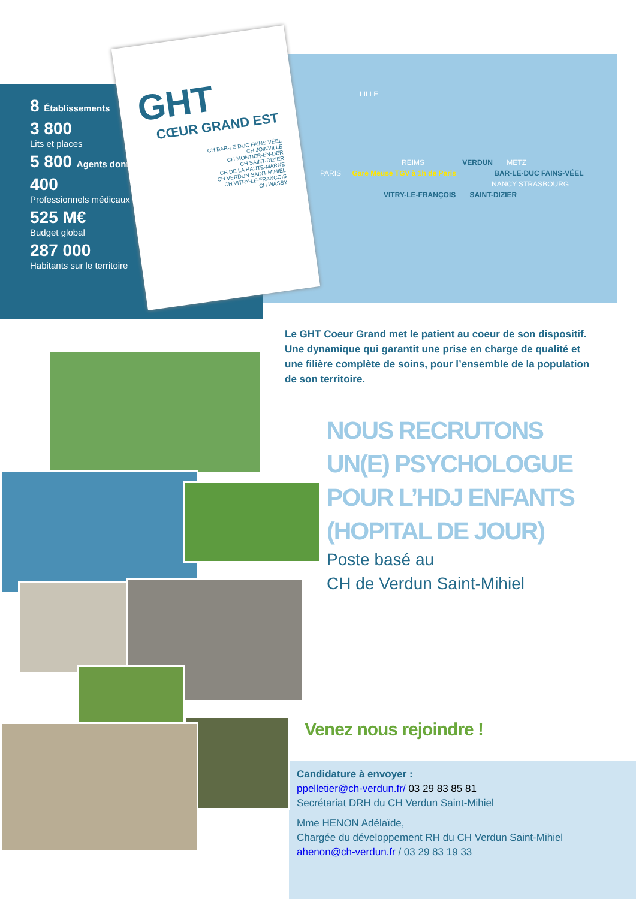8 Établissements
3 800
Lits et places
5 800 Agents dont
400
Professionnels médicaux
525 M€
Budget global
287 000
Habitants sur le territoire
GHT
CŒUR GRAND EST
CH BAR-LE-DUC FAINS-VÉEL
CH JOINVILLE
CH MONTIER-EN-DER
CH SAINT-DIZIER
CH DE LA HAUTE-MARNE
CH VERDUN SAINT-MIHIEL
CH VITRY-LE-FRANÇOIS
CH WASSY
LILLE
REIMS VERDUN METZ
PARIS Gare Meuse TGV à 1h de Paris BAR-LE-DUC FAINS-VÉEL
NANCY STRASBOURG
VITRY-LE-FRANÇOIS SAINT-DIZIER
Le GHT Coeur Grand met le patient au coeur de son dispositif. Une dynamique qui garantit une prise en charge de qualité et une filière complète de soins, pour l’ensemble de la population de son territoire.
NOUS RECRUTONS
UN(E) PSYCHOLOGUE
POUR L’HDJ ENFANTS
(HOPITAL DE JOUR)
Poste basé au
CH de Verdun Saint-Mihiel
Venez nous rejoindre !
Candidature à envoyer :
ppelletier@ch-verdun.fr/ 03 29 83 85 81
Secrétariat DRH du CH Verdun Saint-Mihiel
Mme HENON Adélaïde,
Chargée du développement RH du CH Verdun Saint-Mihiel
ahenon@ch-verdun.fr / 03 29 83 19 33